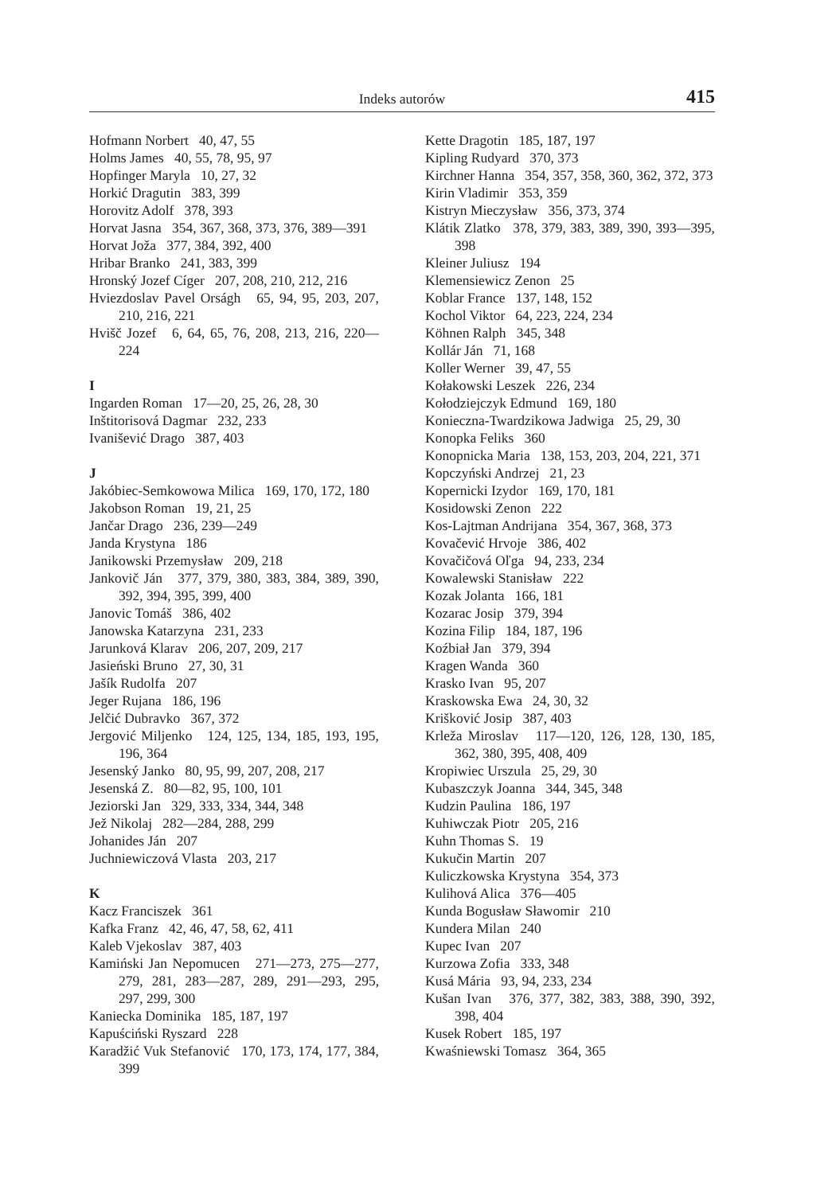Indeks autorów 415
Hofmann Norbert 40, 47, 55
Holms James 40, 55, 78, 95, 97
Hopfinger Maryla 10, 27, 32
Horkić Dragutin 383, 399
Horovitz Adolf 378, 393
Horvat Jasna 354, 367, 368, 373, 376, 389—391
Horvat Joža 377, 384, 392, 400
Hribar Branko 241, 383, 399
Hronský Jozef Cíger 207, 208, 210, 212, 216
Hviezdoslav Pavel Orságh 65, 94, 95, 203, 207, 210, 216, 221
Hvišč Jozef 6, 64, 65, 76, 208, 213, 216, 220—224
I
Ingarden Roman 17—20, 25, 26, 28, 30
Inštitorisová Dagmar 232, 233
Ivanišević Drago 387, 403
J
Jakóbiec-Semkowowa Milica 169, 170, 172, 180
Jakobson Roman 19, 21, 25
Jančar Drago 236, 239—249
Janda Krystyna 186
Janikowski Przemysław 209, 218
Jankovič Ján 377, 379, 380, 383, 384, 389, 390, 392, 394, 395, 399, 400
Janovic Tomáš 386, 402
Janowska Katarzyna 231, 233
Jarunková Klarav 206, 207, 209, 217
Jasieński Bruno 27, 30, 31
Jašík Rudolfa 207
Jeger Rujana 186, 196
Jelčić Dubravko 367, 372
Jergović Miljenko 124, 125, 134, 185, 193, 195, 196, 364
Jesenský Janko 80, 95, 99, 207, 208, 217
Jesenská Z. 80—82, 95, 100, 101
Jeziorski Jan 329, 333, 334, 344, 348
Jež Nikolaj 282—284, 288, 299
Johanides Ján 207
Juchniewiczová Vlasta 203, 217
K
Kacz Franciszek 361
Kafka Franz 42, 46, 47, 58, 62, 411
Kaleb Vjekoslav 387, 403
Kamiński Jan Nepomucen 271—273, 275—277, 279, 281, 283—287, 289, 291—293, 295, 297, 299, 300
Kaniecka Dominika 185, 187, 197
Kapuściński Ryszard 228
Karadžić Vuk Stefanović 170, 173, 174, 177, 384, 399
Kette Dragotin 185, 187, 197
Kipling Rudyard 370, 373
Kirchner Hanna 354, 357, 358, 360, 362, 372, 373
Kirin Vladimir 353, 359
Kistryn Mieczysław 356, 373, 374
Klátik Zlatko 378, 379, 383, 389, 390, 393—395, 398
Kleiner Juliusz 194
Klemensiewicz Zenon 25
Koblar France 137, 148, 152
Kochol Viktor 64, 223, 224, 234
Köhnen Ralph 345, 348
Kollár Ján 71, 168
Koller Werner 39, 47, 55
Kołakowski Leszek 226, 234
Kołodziejczyk Edmund 169, 180
Konieczna-Twardzikowa Jadwiga 25, 29, 30
Konopka Feliks 360
Konopnicka Maria 138, 153, 203, 204, 221, 371
Kopczyński Andrzej 21, 23
Kopernicki Izydor 169, 170, 181
Kosidowski Zenon 222
Kos-Lajtman Andrijana 354, 367, 368, 373
Kovačević Hrvoje 386, 402
Kovačičová Oľga 94, 233, 234
Kowalewski Stanisław 222
Kozak Jolanta 166, 181
Kozarac Josip 379, 394
Kozina Filip 184, 187, 196
Koźbiał Jan 379, 394
Kragen Wanda 360
Krasko Ivan 95, 207
Kraskowska Ewa 24, 30, 32
Krišković Josip 387, 403
Krleža Miroslav 117—120, 126, 128, 130, 185, 362, 380, 395, 408, 409
Kropiwiec Urszula 25, 29, 30
Kubaszczyk Joanna 344, 345, 348
Kudzin Paulina 186, 197
Kuhiwczak Piotr 205, 216
Kuhn Thomas S. 19
Kukučin Martin 207
Kuliczkowska Krystyna 354, 373
Kulihová Alica 376—405
Kunda Bogusław Sławomir 210
Kundera Milan 240
Kupec Ivan 207
Kurzowa Zofia 333, 348
Kusá Mária 93, 94, 233, 234
Kušan Ivan 376, 377, 382, 383, 388, 390, 392, 398, 404
Kusek Robert 185, 197
Kwaśniewski Tomasz 364, 365